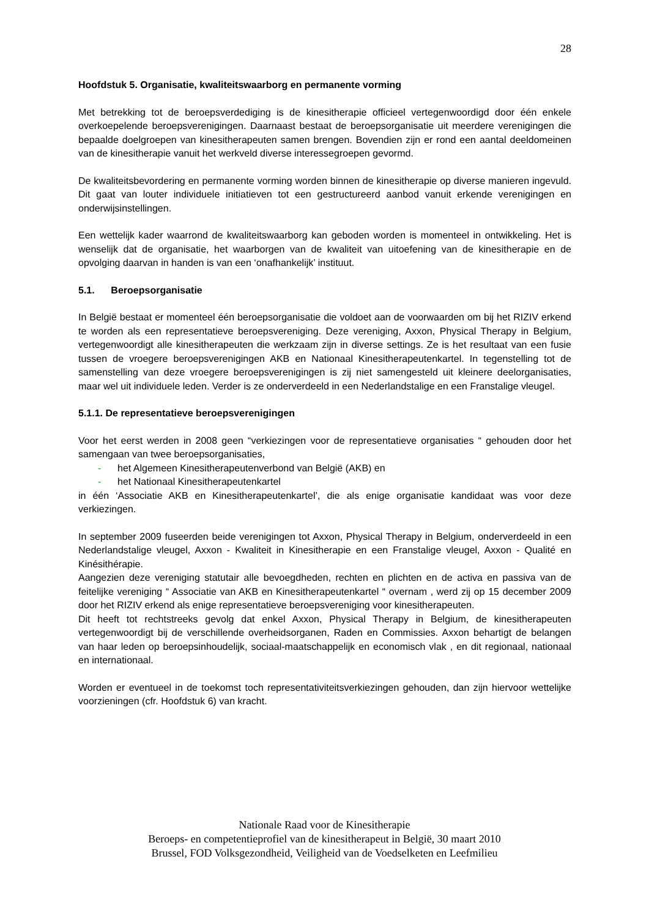28
Hoofdstuk 5. Organisatie, kwaliteitswaarborg en permanente vorming
Met betrekking tot de beroepsverdediging is de kinesitherapie officieel vertegenwoordigd door één enkele overkoepelende beroepsverenigingen. Daarnaast bestaat de beroepsorganisatie uit meerdere verenigingen die bepaalde doelgroepen van kinesitherapeuten samen brengen. Bovendien zijn er rond een aantal deeldomeinen van de kinesitherapie vanuit het werkveld diverse interessegroepen gevormd.
De kwaliteitsbevordering en permanente vorming worden binnen de kinesitherapie op diverse manieren ingevuld. Dit gaat van louter individuele initiatieven tot een gestructureerd aanbod vanuit erkende verenigingen en onderwijsinstellingen.
Een wettelijk kader waarrond de kwaliteitswaarborg kan geboden worden is momenteel in ontwikkeling. Het is wenselijk dat de organisatie, het waarborgen van de kwaliteit van uitoefening van de kinesitherapie en de opvolging daarvan in handen is van een ‘onafhankelijk’ instituut.
5.1. Beroepsorganisatie
In België bestaat er momenteel één beroepsorganisatie die voldoet aan de voorwaarden om bij het RIZIV erkend te worden als een representatieve beroepsvereniging. Deze vereniging, Axxon, Physical Therapy in Belgium, vertegenwoordigt alle kinesitherapeuten die werkzaam zijn in diverse settings. Ze is het resultaat van een fusie tussen de vroegere beroepsverenigingen AKB en Nationaal Kinesitherapeutenkartel. In tegenstelling tot de samenstelling van deze vroegere beroepsverenigingen is zij niet samengesteld uit kleinere deelorganisaties, maar wel uit individuele leden. Verder is ze onderverdeeld in een Nederlandstalige en een Franstalige vleugel.
5.1.1. De representatieve beroepsverenigingen
Voor het eerst werden in 2008 geen “verkiezingen voor de representatieve organisaties “ gehouden door het samengaan van twee beroepsorganisaties,
- het Algemeen Kinesitherapeutenverbond van België (AKB) en
- het Nationaal Kinesitherapeutenkartel
in één ‘Associatie AKB en Kinesitherapeutenkartel’, die als enige organisatie kandidaat was voor deze verkiezingen.
In september 2009 fuseerden beide verenigingen tot Axxon, Physical Therapy in Belgium, onderverdeeld in een Nederlandstalige vleugel, Axxon - Kwaliteit in Kinesitherapie en een Franstalige vleugel, Axxon - Qualité en Kinésithérapie.
Aangezien deze vereniging statutair alle bevoegdheden, rechten en plichten en de activa en passiva van de feitelijke vereniging “ Associatie van AKB en Kinesitherapeutenkartel “ overnam , werd zij op 15 december 2009 door het RIZIV erkend als enige representatieve beroepsvereniging voor kinesitherapeuten.
Dit heeft tot rechtstreeks gevolg dat enkel Axxon, Physical Therapy in Belgium, de kinesitherapeuten vertegenwoordigt bij de verschillende overheidsorganen, Raden en Commissies. Axxon behartigt de belangen van haar leden op beroepsinhoudelijk, sociaal-maatschappelijk en economisch vlak , en dit regionaal, nationaal en internationaal.
Worden er eventueel in de toekomst toch representativiteitsverkiezingen gehouden, dan zijn hiervoor wettelijke voorzieningen (cfr. Hoofdstuk 6) van kracht.
Nationale Raad voor de Kinesitherapie
Beroeps- en competentieprofiel van de kinesitherapeut in België, 30 maart 2010
Brussel, FOD Volksgezondheid, Veiligheid van de Voedselketen en Leefmilieu